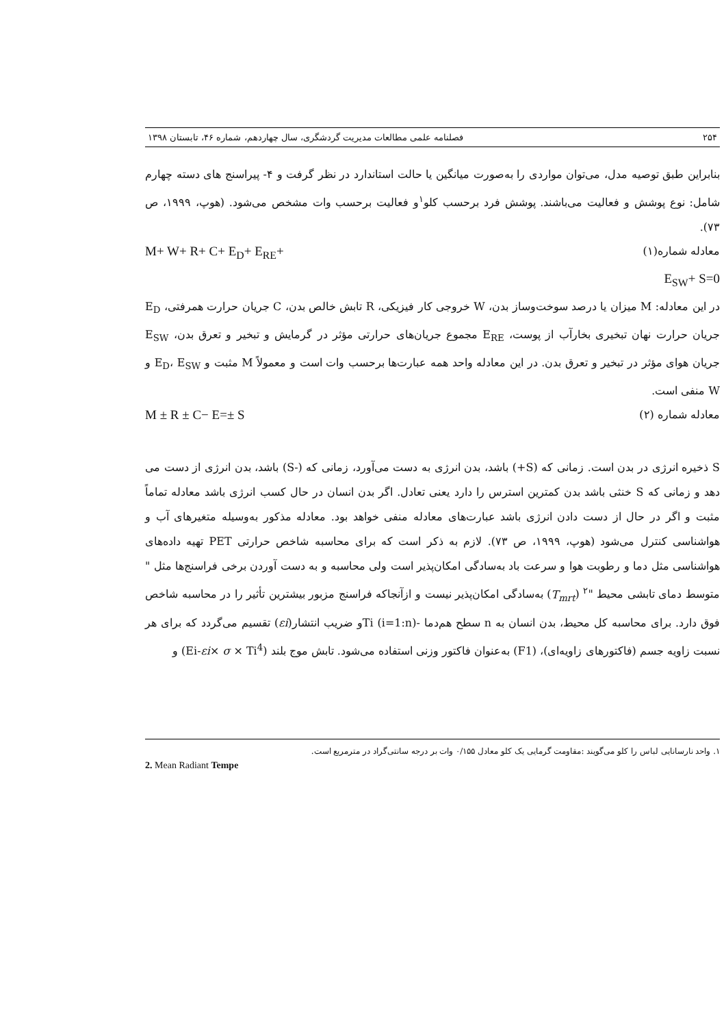۲۵۴ فصلنامه علمی مطالعات مدیریت گردشگری، سال چهاردهم، شماره ۴۶، تابستان ۱۳۹۸
بنابراین طبق توصیه مدل، می‌توان مواردی را به‌صورت میانگین یا حالت استاندارد در نظر گرفت و ۴- پیراسنج های دسته چهارم شامل: نوع پوشش و فعالیت می‌باشند. پوشش فرد برحسب کلو<sup>۱</sup>و فعالیت برحسب وات مشخص می‌شود. (هوپ، ۱۹۹۹، ص ۷۳).
معادله شماره(۱) M+ W+ R+ C+ E<sub>D</sub>+ E<sub>RE</sub>+
E<sub>SW</sub>+ S=0
در این معادله: M میزان یا درصد سوخت‌وساز بدن، W خروجی کار فیزیکی، R تابش خالص بدن، C جریان حرارت همرفتی، E<sub>D</sub> جریان حرارت نهان تبخیری بخارآب از پوست، E<sub>RE</sub> مجموع جریان‌های حرارتی مؤثر در گرمایش و تبخیر و تعرق بدن، E<sub>SW</sub> جریان هوای مؤثر در تبخیر و تعرق بدن. در این معادله واحد همه عبارت‌ها برحسب وات است و معمولاً M مثبت و E<sub>D</sub>، E<sub>SW</sub> و W منفی است.
معادله شماره (۲) M ± R ± C− E=± S
S ذخیره انرژی در بدن است. زمانی که (S+) باشد، بدن انرژی به دست می‌آورد، زمانی که (-S) باشد، بدن انرژی از دست می دهد و زمانی که S خنثی باشد بدن کمترین استرس را دارد یعنی تعادل. اگر بدن انسان در حال کسب انرژی باشد معادله تماماً مثبت و اگر در حال از دست دادن انرژی باشد عبارت‌های معادله منفی خواهد بود. معادله مذکور به‌وسیله متغیرهای آب و هواشناسی کنترل می‌شود (هوپ، ۱۹۹۹، ص ۷۳). لازم به ذکر است که برای محاسبه شاخص حرارتی PET تهیه داده‌های هواشناسی مثل دما و رطوبت هوا و سرعت باد به‌سادگی امکان‌پذیر است ولی محاسبه و به دست آوردن برخی فراسنج‌ها مثل " متوسط دمای تابشی محیط "<sup>۲</sup> (T<sub>mrt</sub>) به‌سادگی امکان‌پذیر نیست و ازآنجاکه فراسنج مزبور بیشترین تأثیر را در محاسبه شاخص فوق دارد. برای محاسبه کل محیط، بدن انسان به n سطح هم‌دما -Ti (i=1:n)و ضریب انتشار(εi) تقسیم می‌گردد که برای هر نسبت زاویه جسم (فاکتورهای زاویه‌ای)، (F1) به‌عنوان فاکتور وزنی استفاده می‌شود. تابش موج بلند (Ei-εi× σ × Ti<sup>4</sup>) و
۱. واحد نارسانایی لباس را کلو می‌گویند :مقاومت گرمایی یک کلو معادل ۰/۱۵۵ وات بر درجه سانتی‌گراد در مترمربع است.
2. Mean Radiant Tempe